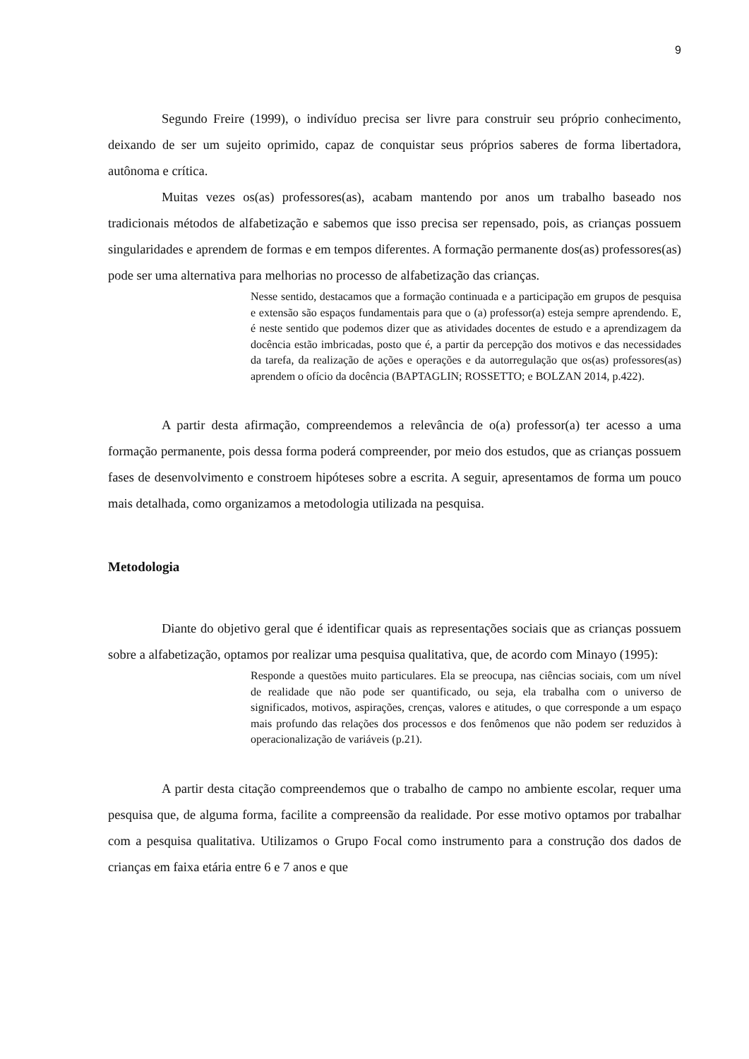9
Segundo Freire (1999), o indivíduo precisa ser livre para construir seu próprio conhecimento, deixando de ser um sujeito oprimido, capaz de conquistar seus próprios saberes de forma libertadora, autônoma e crítica.
Muitas vezes os(as) professores(as), acabam mantendo por anos um trabalho baseado nos tradicionais métodos de alfabetização e sabemos que isso precisa ser repensado, pois, as crianças possuem singularidades e aprendem de formas e em tempos diferentes. A formação permanente dos(as) professores(as) pode ser uma alternativa para melhorias no processo de alfabetização das crianças.
Nesse sentido, destacamos que a formação continuada e a participação em grupos de pesquisa e extensão são espaços fundamentais para que o (a) professor(a) esteja sempre aprendendo. E, é neste sentido que podemos dizer que as atividades docentes de estudo e a aprendizagem da docência estão imbricadas, posto que é, a partir da percepção dos motivos e das necessidades da tarefa, da realização de ações e operações e da autorregulação que os(as) professores(as) aprendem o ofício da docência (BAPTAGLIN; ROSSETTO; e BOLZAN 2014, p.422).
A partir desta afirmação, compreendemos a relevância de o(a) professor(a) ter acesso a uma formação permanente, pois dessa forma poderá compreender, por meio dos estudos, que as crianças possuem fases de desenvolvimento e constroem hipóteses sobre a escrita. A seguir, apresentamos de forma um pouco mais detalhada, como organizamos a metodologia utilizada na pesquisa.
Metodologia
Diante do objetivo geral que é identificar quais as representações sociais que as crianças possuem sobre a alfabetização, optamos por realizar uma pesquisa qualitativa, que, de acordo com Minayo (1995):
Responde a questões muito particulares. Ela se preocupa, nas ciências sociais, com um nível de realidade que não pode ser quantificado, ou seja, ela trabalha com o universo de significados, motivos, aspirações, crenças, valores e atitudes, o que corresponde a um espaço mais profundo das relações dos processos e dos fenômenos que não podem ser reduzidos à operacionalização de variáveis (p.21).
A partir desta citação compreendemos que o trabalho de campo no ambiente escolar, requer uma pesquisa que, de alguma forma, facilite a compreensão da realidade. Por esse motivo optamos por trabalhar com a pesquisa qualitativa. Utilizamos o Grupo Focal como instrumento para a construção dos dados de crianças em faixa etária entre 6 e 7 anos e que